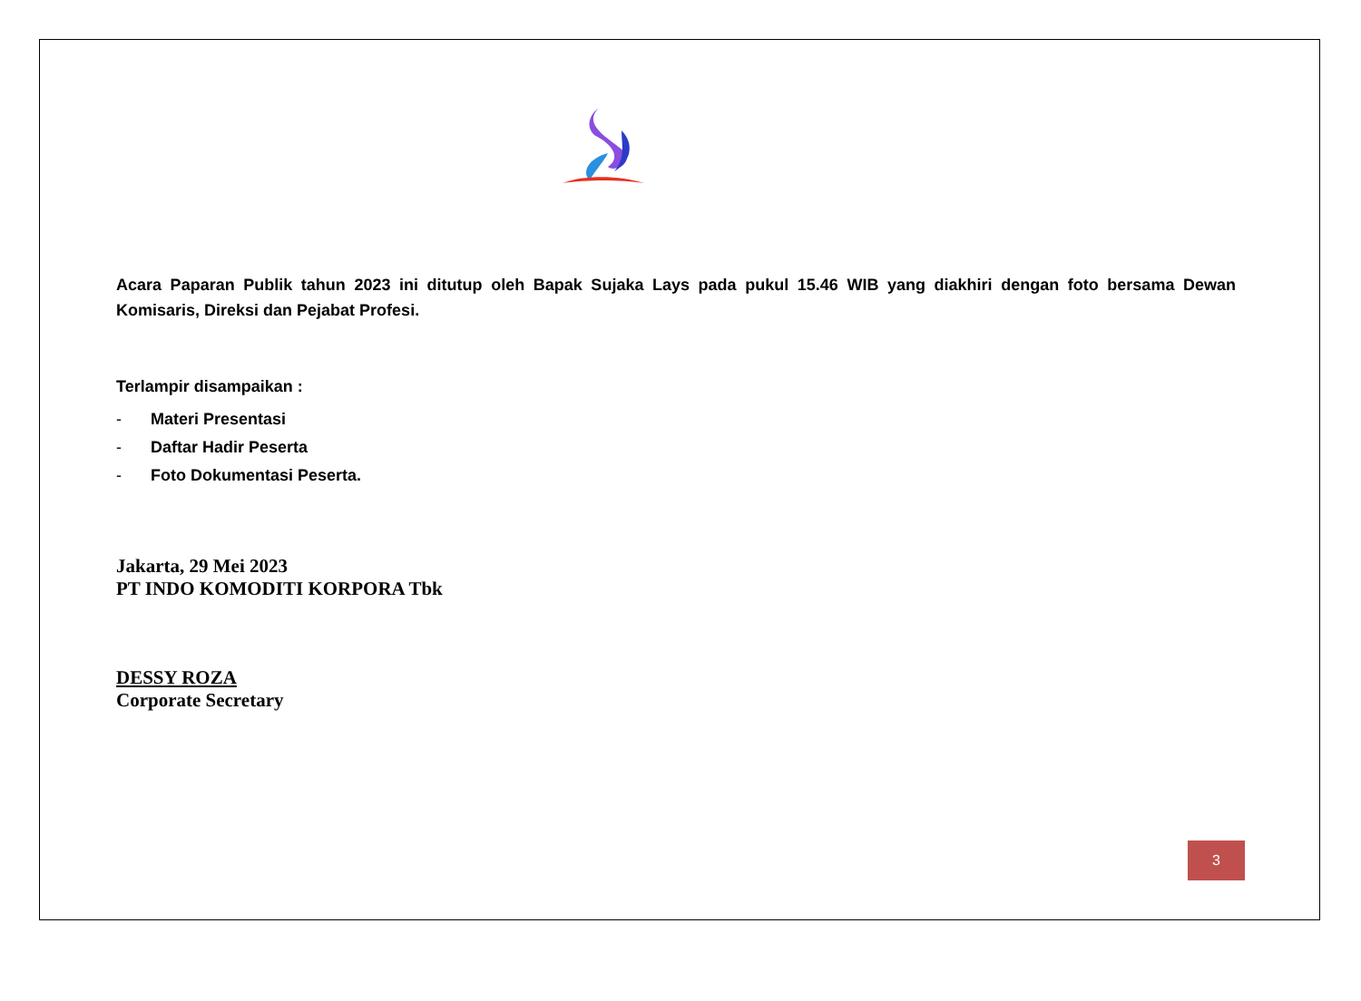Acara Paparan Publik tahun 2023 ini ditutup oleh Bapak Sujaka Lays pada pukul 15.46 WIB yang diakhiri dengan foto bersama Dewan Komisaris, Direksi dan Pejabat Profesi.
Terlampir disampaikan :
- Materi Presentasi
- Daftar Hadir Peserta
- Foto Dokumentasi Peserta.
Jakarta, 29 Mei 2023
PT INDO KOMODITI KORPORA Tbk
DESSY ROZA
Corporate Secretary
3